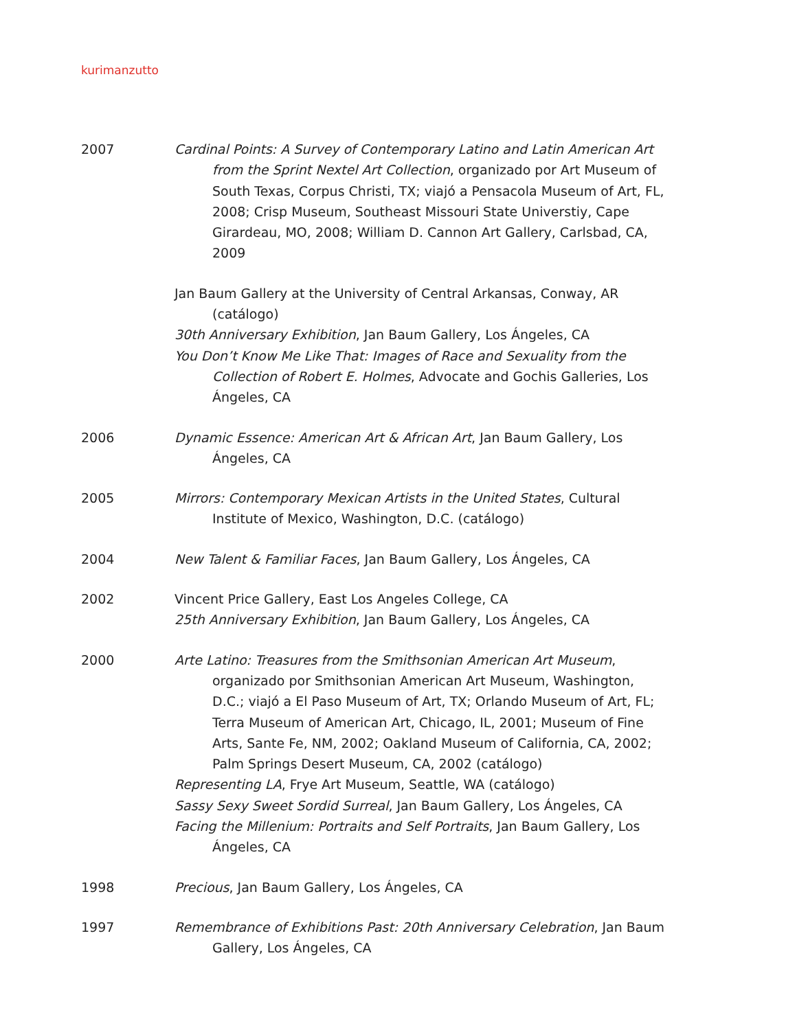kurimanzutto
2007 Cardinal Points: A Survey of Contemporary Latino and Latin American Art from the Sprint Nextel Art Collection, organizado por Art Museum of South Texas, Corpus Christi, TX; viajó a Pensacola Museum of Art, FL, 2008; Crisp Museum, Southeast Missouri State Universtiy, Cape Girardeau, MO, 2008; William D. Cannon Art Gallery, Carlsbad, CA, 2009
Jan Baum Gallery at the University of Central Arkansas, Conway, AR (catálogo)
30th Anniversary Exhibition, Jan Baum Gallery, Los Ángeles, CA
You Don’t Know Me Like That: Images of Race and Sexuality from the Collection of Robert E. Holmes, Advocate and Gochis Galleries, Los Ángeles, CA
2006 Dynamic Essence: American Art & African Art, Jan Baum Gallery, Los Ángeles, CA
2005 Mirrors: Contemporary Mexican Artists in the United States, Cultural Institute of Mexico, Washington, D.C. (catálogo)
2004 New Talent & Familiar Faces, Jan Baum Gallery, Los Ángeles, CA
2002 Vincent Price Gallery, East Los Angeles College, CA
25th Anniversary Exhibition, Jan Baum Gallery, Los Ángeles, CA
2000 Arte Latino: Treasures from the Smithsonian American Art Museum, organizado por Smithsonian American Art Museum, Washington, D.C.; viajó a El Paso Museum of Art, TX; Orlando Museum of Art, FL; Terra Museum of American Art, Chicago, IL, 2001; Museum of Fine Arts, Sante Fe, NM, 2002; Oakland Museum of California, CA, 2002; Palm Springs Desert Museum, CA, 2002 (catálogo)
Representing LA, Frye Art Museum, Seattle, WA (catálogo)
Sassy Sexy Sweet Sordid Surreal, Jan Baum Gallery, Los Ángeles, CA
Facing the Millenium: Portraits and Self Portraits, Jan Baum Gallery, Los Ángeles, CA
1998 Precious, Jan Baum Gallery, Los Ángeles, CA
1997 Remembrance of Exhibitions Past: 20th Anniversary Celebration, Jan Baum Gallery, Los Ángeles, CA